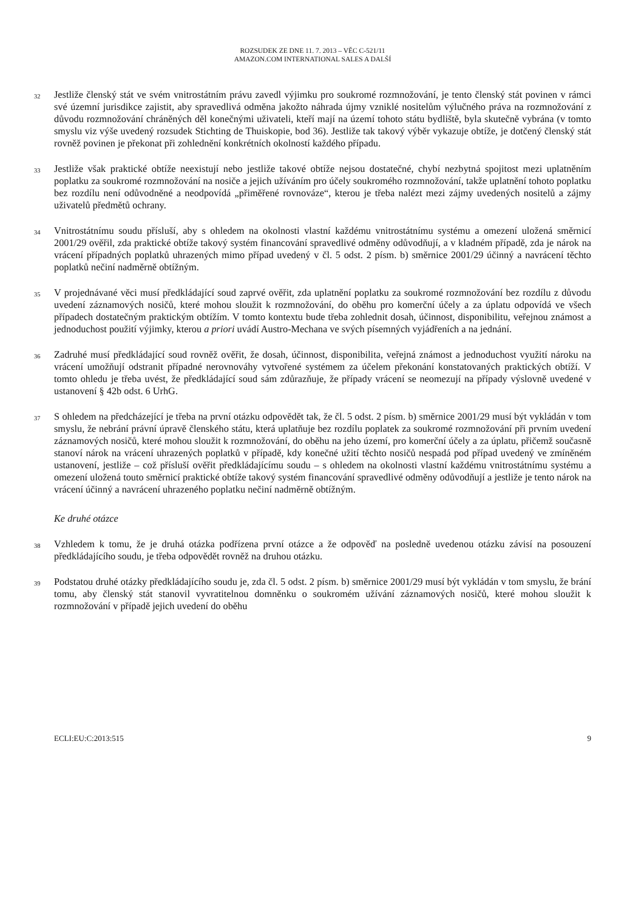ROZSUDEK ZE DNE 11. 7. 2013 – VĚC C-521/11
AMAZON.COM INTERNATIONAL SALES A DALŠÍ
32
Jestliže členský stát ve svém vnitrostátním právu zavedl výjimku pro soukromé rozmnožování, je tento členský stát povinen v rámci své územní jurisdikce zajistit, aby spravedlivá odměna jakožto náhrada újmy vzniklé nositelům výlučného práva na rozmnožování z důvodu rozmnožování chráněných děl konečnými uživateli, kteří mají na území tohoto státu bydliště, byla skutečně vybrána (v tomto smyslu viz výše uvedený rozsudek Stichting de Thuiskopie, bod 36). Jestliže tak takový výběr vykazuje obtíže, je dotčený členský stát rovněž povinen je překonat při zohlednění konkrétních okolností každého případu.
33
Jestliže však praktické obtíže neexistují nebo jestliže takové obtíže nejsou dostatečné, chybí nezbytná spojitost mezi uplatněním poplatku za soukromé rozmnožování na nosiče a jejich užíváním pro účely soukromého rozmnožování, takže uplatnění tohoto poplatku bez rozdílu není odůvodněné a neodpovídá „přiměřené rovnováze“, kterou je třeba nalézt mezi zájmy uvedených nositelů a zájmy uživatelů předmětů ochrany.
34
Vnitrostátnímu soudu přísluší, aby s ohledem na okolnosti vlastní každému vnitrostátnímu systému a omezení uložená směrnicí 2001/29 ověřil, zda praktické obtíže takový systém financování spravedlivé odměny odůvodňují, a v kladném případě, zda je nárok na vrácení případných poplatků uhrazených mimo případ uvedený v čl. 5 odst. 2 písm. b) směrnice 2001/29 účinný a navrácení těchto poplatků nečiní nadměrně obtížným.
35
V projednávané věci musí předkládající soud zaprvé ověřit, zda uplatnění poplatku za soukromé rozmnožování bez rozdílu z důvodu uvedení záznamových nosičů, které mohou sloužit k rozmnožování, do oběhu pro komerční účely a za úplatu odpovídá ve všech případech dostatečným praktickým obtížím. V tomto kontextu bude třeba zohlednit dosah, účinnost, disponibilitu, veřejnou známost a jednoduchost použití výjimky, kterou a priori uvádí Austro-Mechana ve svých písemných vyjádřeních a na jednání.
36
Zadruhé musí předkládající soud rovněž ověřit, že dosah, účinnost, disponibilita, veřejná známost a jednoduchost využití nároku na vrácení umožňují odstranit případné nerovnováhy vytvořené systémem za účelem překonání konstatovaných praktických obtíží. V tomto ohledu je třeba uvést, že předkládající soud sám zdůrazňuje, že případy vrácení se neomezují na případy výslovně uvedené v ustanovení § 42b odst. 6 UrhG.
37
S ohledem na předcházející je třeba na první otázku odpovědět tak, že čl. 5 odst. 2 písm. b) směrnice 2001/29 musí být vykládán v tom smyslu, že nebrání právní úpravě členského státu, která uplatňuje bez rozdílu poplatek za soukromé rozmnožování při prvním uvedení záznamových nosičů, které mohou sloužit k rozmnožování, do oběhu na jeho území, pro komerční účely a za úplatu, přičemž současně stanoví nárok na vrácení uhrazených poplatků v případě, kdy konečné užití těchto nosičů nespadá pod případ uvedený ve zmíněném ustanovení, jestliže – což přísluší ověřit předkládajícímu soudu – s ohledem na okolnosti vlastní každému vnitrostátnímu systému a omezení uložená touto směrnicí praktické obtíže takový systém financování spravedlivé odměny odůvodňují a jestliže je tento nárok na vrácení účinný a navrácení uhrazeného poplatku nečiní nadměrně obtížným.
Ke druhé otázce
38
Vzhledem k tomu, že je druhá otázka podřízena první otázce a že odpověď na posledně uvedenou otázku závisí na posouzení předkládajícího soudu, je třeba odpovědět rovněž na druhou otázku.
39
Podstatou druhé otázky předkládajícího soudu je, zda čl. 5 odst. 2 písm. b) směrnice 2001/29 musí být vykládán v tom smyslu, že brání tomu, aby členský stát stanovil vyvratitelnou domněnku o soukromém užívání záznamových nosičů, které mohou sloužit k rozmnožování v případě jejich uvedení do oběhu
ECLI:EU:C:2013:515 9